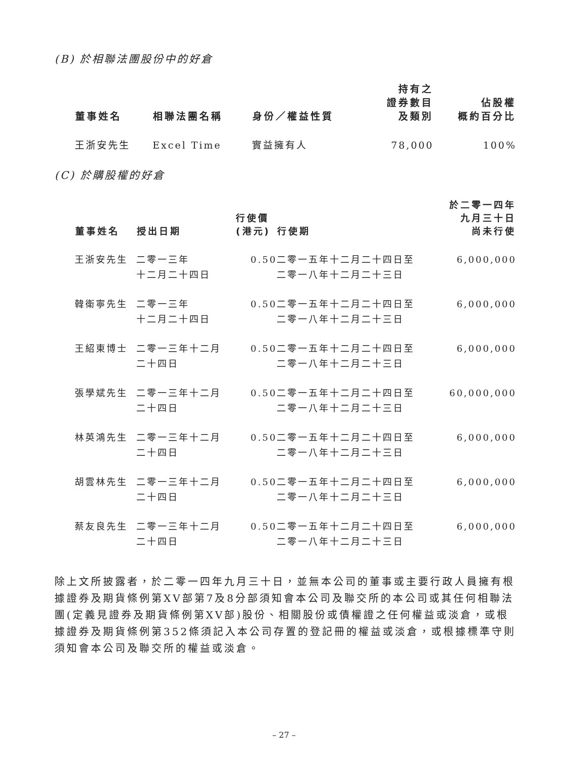(B) 於相聯法團股份中的好倉
| 董事姓名 | 相聯法團名稱 | 身份／權益性質 | 持有之 證券數目 及類別 | 佔股權 概約百分比 |
| --- | --- | --- | --- | --- |
| 王浙安先生 | Excel Time | 實益擁有人 | 78,000 | 100% |
(C) 於購股權的好倉
| 董事姓名 | 授出日期 | 行使價 (港元) | 行使期 | 於二零一四年 九月三十日 尚未行使 |
| --- | --- | --- | --- | --- |
| 王浙安先生 | 二零一三年 十二月二十四日 | 0.50 | 二零一五年十二月二十四日至 二零一八年十二月二十三日 | 6,000,000 |
| 韓衛寧先生 | 二零一三年 十二月二十四日 | 0.50 | 二零一五年十二月二十四日至 二零一八年十二月二十三日 | 6,000,000 |
| 王紹東博士 | 二零一三年十二月 二十四日 | 0.50 | 二零一五年十二月二十四日至 二零一八年十二月二十三日 | 6,000,000 |
| 張學斌先生 | 二零一三年十二月 二十四日 | 0.50 | 二零一五年十二月二十四日至 二零一八年十二月二十三日 | 60,000,000 |
| 林英鴻先生 | 二零一三年十二月 二十四日 | 0.50 | 二零一五年十二月二十四日至 二零一八年十二月二十三日 | 6,000,000 |
| 胡雲林先生 | 二零一三年十二月 二十四日 | 0.50 | 二零一五年十二月二十四日至 二零一八年十二月二十三日 | 6,000,000 |
| 蔡友良先生 | 二零一三年十二月 二十四日 | 0.50 | 二零一五年十二月二十四日至 二零一八年十二月二十三日 | 6,000,000 |
除上文所披露者，於二零一四年九月三十日，並無本公司的董事或主要行政人員擁有根據證券及期貨條例第XV部第7及8分部須知會本公司及聯交所的本公司或其任何相聯法團(定義見證券及期貨條例第XV部)股份、相關股份或債權證之任何權益或淡倉，或根據證券及期貨條例第352條須記入本公司存置的登記冊的權益或淡倉，或根據標準守則須知會本公司及聯交所的權益或淡倉。
– 27 –